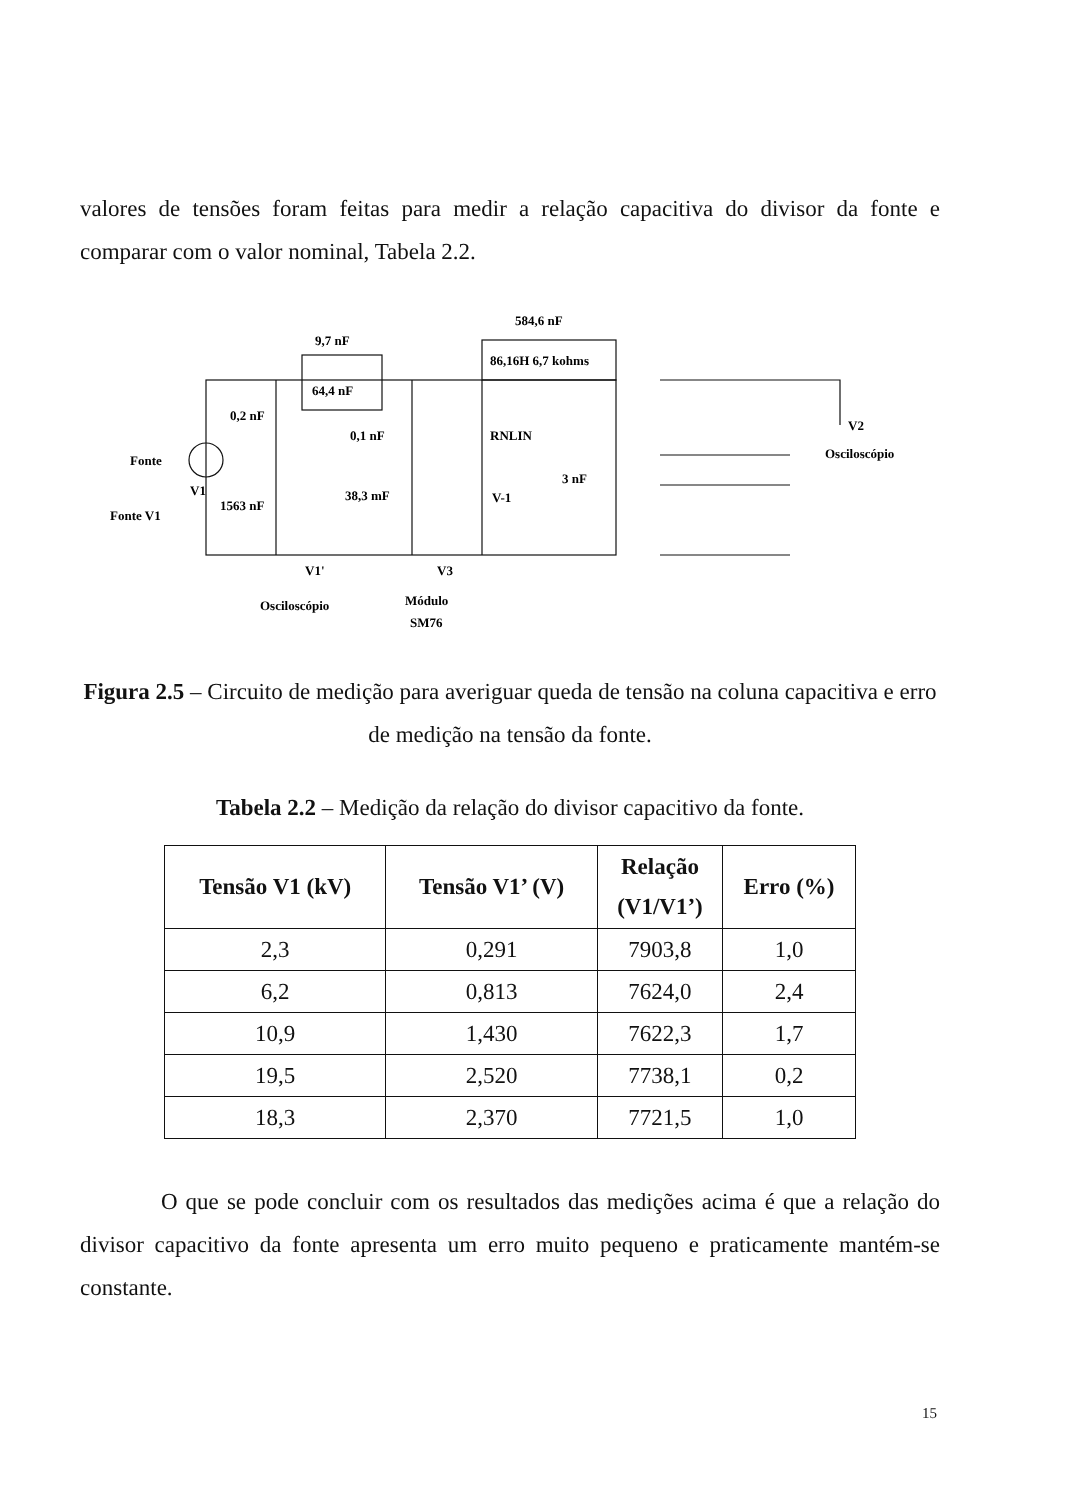valores de tensões foram feitas para medir a relação capacitiva do divisor da fonte e comparar com o valor nominal, Tabela 2.2.
9,7 nF
64,4 nF
0,2 nF
0,1 nF
584,6 nF
86,16H 6,7 kohms
RNLIN
3 nF
Fonte
V1
Fonte V1
1563 nF
38,3 mF
V-1
V1'
V3
Osciloscópio
Módulo
SM76
V2
Osciloscópio
Figura 2.5 – Circuito de medição para averiguar queda de tensão na coluna capacitiva e erro de medição na tensão da fonte.
Tabela 2.2 – Medição da relação do divisor capacitivo da fonte.
| Tensão V1 (kV) | Tensão V1’ (V) | Relação (V1/V1’) | Erro (%) |
| --- | --- | --- | --- |
| 2,3 | 0,291 | 7903,8 | 1,0 |
| 6,2 | 0,813 | 7624,0 | 2,4 |
| 10,9 | 1,430 | 7622,3 | 1,7 |
| 19,5 | 2,520 | 7738,1 | 0,2 |
| 18,3 | 2,370 | 7721,5 | 1,0 |
O que se pode concluir com os resultados das medições acima é que a relação do divisor capacitivo da fonte apresenta um erro muito pequeno e praticamente mantém-se constante.
15